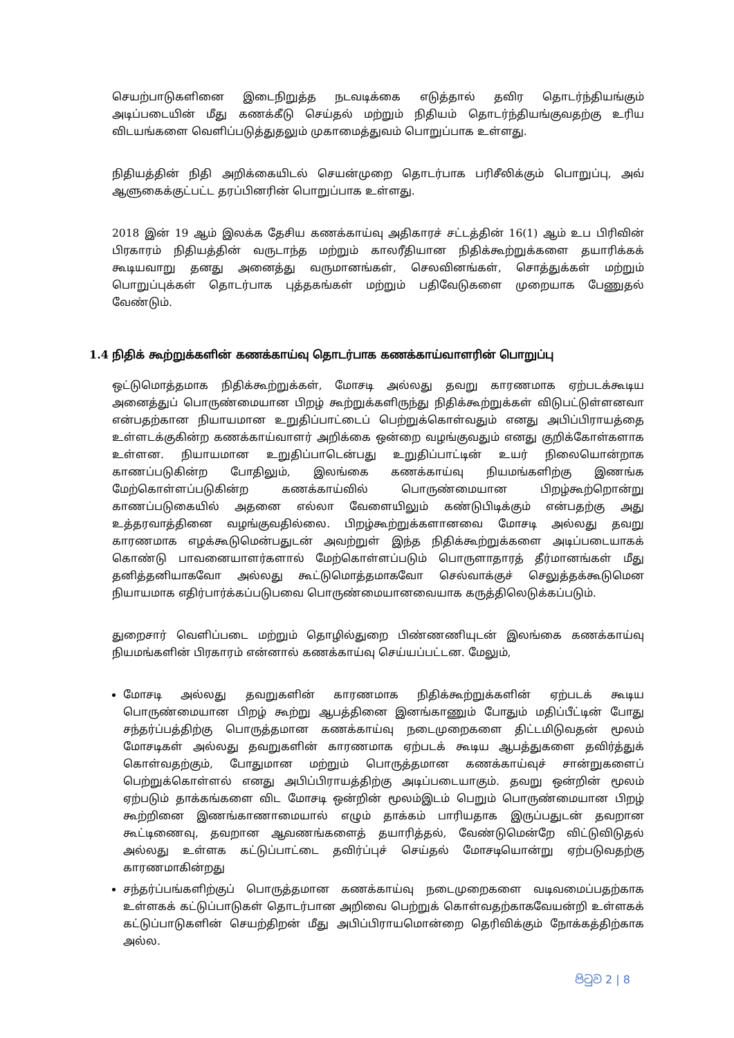செயற்பாடுகளினை இடைநிறுத்த நடவடிக்கை எடுத்தால் தவிர தொடர்ந்தியங்கும் அடிப்படையின் மீது கணக்கீடு செய்தல் மற்றும் நிதியம் தொடர்ந்தியங்குவதற்கு உரிய விடயங்களை வெளிப்படுத்துதலும் முகாமைத்துவம் பொறுப்பாக உள்ளது.
நிதியத்தின் நிதி அறிக்கையிடல் செயன்முறை தொடர்பாக பரிசீலிக்கும் பொறுப்பு, அவ் ஆளுகைக்குட்பட்ட தரப்பினரின் பொறுப்பாக உள்ளது.
2018 இன் 19 ஆம் இலக்க தேசிய கணக்காய்வு அதிகாரச் சட்டத்தின் 16(1) ஆம் உப பிரிவின் பிரகாரம் நிதியத்தின் வருடாந்த மற்றும் காலரீதியான நிதிக்கூற்றுக்களை தயாரிக்கக் கூடியவாறு தனது அனைத்து வருமானங்கள், செலவினங்கள், சொத்துக்கள் மற்றும் பொறுப்புக்கள் தொடர்பாக புத்தகங்கள் மற்றும் பதிவேடுகளை முறையாக பேணுதல் வேண்டும்.
1.4 நிதிக் கூற்றுக்களின் கணக்காய்வு தொடர்பாக கணக்காய்வாளரின் பொறுப்பு
ஒட்டுமொத்தமாக நிதிக்கூற்றுக்கள், மோசடி அல்லது தவறு காரணமாக ஏற்படக்கூடிய அனைத்துப் பொருண்மையான பிறழ் கூற்றுக்களிருந்து நிதிக்கூற்றுக்கள் விடுபட்டுள்ளனவா என்பதற்கான நியாயமான உறுதிப்பாட்டைப் பெற்றுக்கொள்வதும் எனது அபிப்பிராயத்தை உள்ளடக்குகின்ற கணக்காய்வாளர் அறிக்கை ஒன்றை வழங்குவதும் எனது குறிக்கோள்களாக உள்ளன. நியாயமான உறுதிப்பாடென்பது உறுதிப்பாட்டின் உயர் நிலையொன்றாக காணப்படுகின்ற போதிலும், இலங்கை கணக்காய்வு நியமங்களிற்கு இணங்க மேற்கொள்ளப்படுகின்ற கணக்காய்வில் பொருண்மையான பிறழ்கூற்றொன்று காணப்படுகையில் அதனை எல்லா வேளையிலும் கண்டுபிடிக்கும் என்பதற்கு அது உத்தரவாத்தினை வழங்குவதில்லை. பிறழ்கூற்றுக்களானவை மோசடி அல்லது தவறு காரணமாக எழக்கூடுமென்பதுடன் அவற்றுள் இந்த நிதிக்கூற்றுக்களை அடிப்படையாகக் கொண்டு பாவனையாளர்களால் மேற்கொள்ளப்படும் பொருளாதாரத் தீர்மானங்கள் மீது தனித்தனியாகவோ அல்லது கூட்டுமொத்தமாகவோ செல்வாக்குச் செலுத்தக்கூடுமென நியாயமாக எதிர்பார்க்கப்படுபவை பொருண்மையானவையாக கருத்திலெடுக்கப்படும்.
துறைசார் வெளிப்படை மற்றும் தொழில்துறை பிண்ணணியுடன் இலங்கை கணக்காய்வு நியமங்களின் பிரகாரம் என்னால் கணக்காய்வு செய்யப்பட்டன. மேலும்,
மோசடி அல்லது தவறுகளின் காரணமாக நிதிக்கூற்றுக்களின் ஏற்படக் கூடிய பொருண்மையான பிறழ் கூற்று ஆபத்தினை இனங்காணும் போதும் மதிப்பீட்டின் போது சந்தர்ப்பத்திற்கு பொருத்தமான கணக்காய்வு நடைமுறைகளை திட்டமிடுவதன் மூலம் மோசடிகள் அல்லது தவறுகளின் காரணமாக ஏற்படக் கூடிய ஆபத்துகளை தவிர்த்துக் கொள்வதற்கும், போதுமான மற்றும் பொருத்தமான கணக்காய்வுச் சான்றுகளைப் பெற்றுக்கொள்ளல் எனது அபிப்பிராயத்திற்கு அடிப்படையாகும். தவறு ஒன்றின் மூலம் ஏற்படும் தாக்கங்களை விட மோசடி ஒன்றின் மூலம்இடம் பெறும் பொருண்மையான பிறழ் கூற்றினை இணங்காணாமையால் எழும் தாக்கம் பாரியதாக இருப்பதுடன் தவறான கூட்டிணைவு, தவறான ஆவணங்களைத் தயாரித்தல், வேண்டுமென்றே விட்டுவிடுதல் அல்லது உள்ளக கட்டுப்பாட்டை தவிர்ப்புச் செய்தல் மோசடியொன்று ஏற்படுவதற்கு காரணமாகின்றது
சந்தர்ப்பங்களிற்குப் பொருத்தமான கணக்காய்வு நடைமுறைகளை வடிவமைப்பதற்காக உள்ளகக் கட்டுப்பாடுகள் தொடர்பான அறிவை பெற்றுக் கொள்வதற்காகவேயன்றி உள்ளகக் கட்டுப்பாடுகளின் செயற்திறன் மீது அபிப்பிராயமொன்றை தெரிவிக்கும் நோக்கத்திற்காக அல்ல.
පිටුව 2 | 8